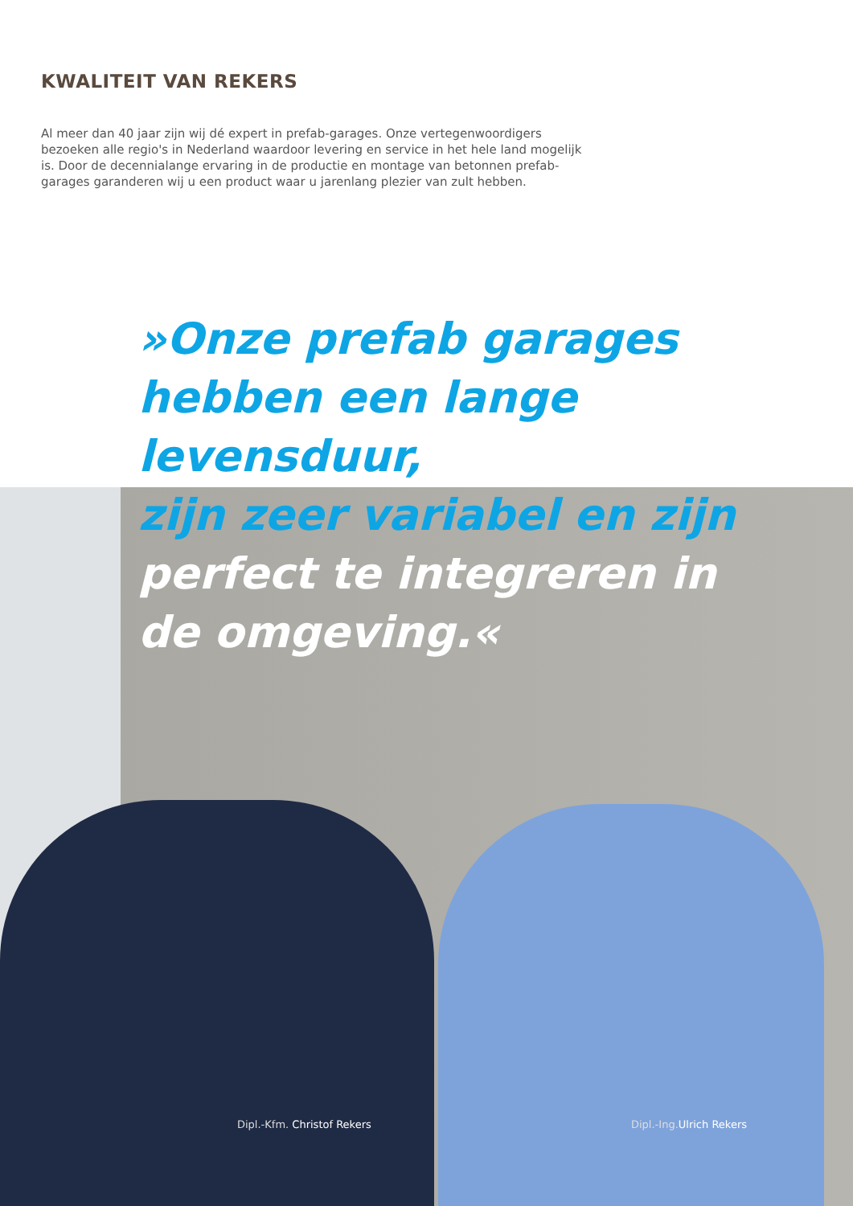KWALITEIT VAN REKERS
Al meer dan 40 jaar zijn wij dé expert in prefab-garages. Onze vertegenwoordigers bezoeken alle regio's in Nederland waardoor levering en service in het hele land mogelijk is. Door de decennialange ervaring in de productie en montage van betonnen prefab-garages garanderen wij u een product waar u jarenlang plezier van zult hebben.
»Onze prefab garages
hebben een lange levensduur,
zijn zeer variabel en zijn
perfect te integreren in
de omgeving.«
Dipl.-Kfm. Christof Rekers Dipl.-Ing.Ulrich Rekers